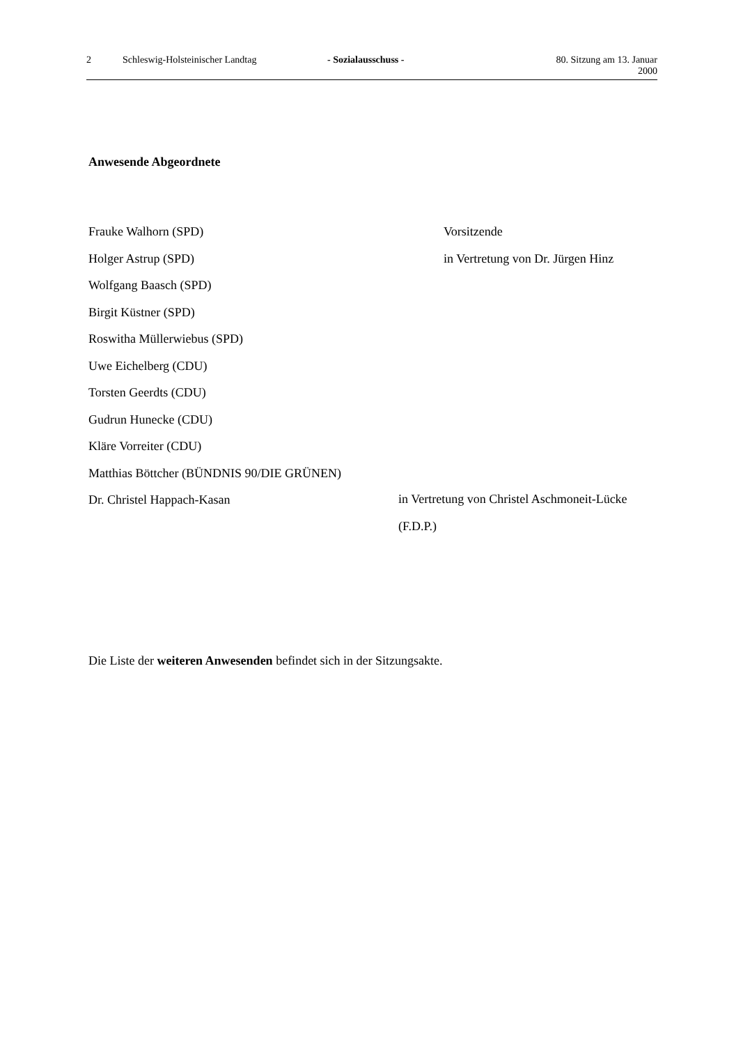2 Schleswig-Holsteinischer Landtag - Sozialausschuss - 80. Sitzung am 13. Januar 2000
Anwesende Abgeordnete
Frauke Walhorn (SPD) Vorsitzende
Holger Astrup (SPD) in Vertretung von Dr. Jürgen Hinz
Wolfgang Baasch (SPD)
Birgit Küstner (SPD)
Roswitha Müllerwiebus (SPD)
Uwe Eichelberg (CDU)
Torsten Geerdts (CDU)
Gudrun Hunecke (CDU)
Kläre Vorreiter (CDU)
Matthias Böttcher (BÜNDNIS 90/DIE GRÜNEN)
Dr. Christel Happach-Kasan in Vertretung von Christel Aschmoneit-Lücke (F.D.P.)
Die Liste der weiteren Anwesenden befindet sich in der Sitzungsakte.